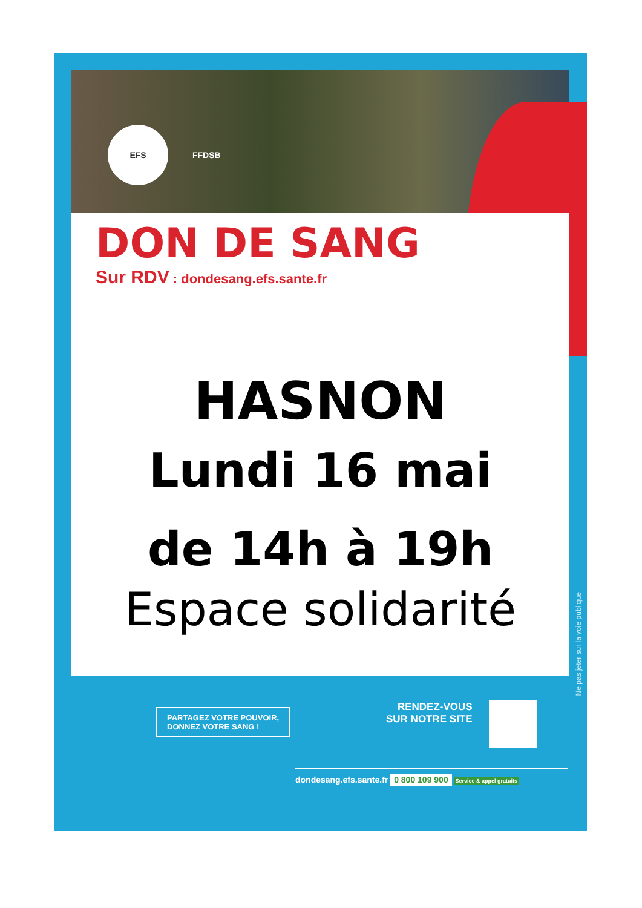EFS FFDSB
DON DE SANG
Sur RDV : dondesang.efs.sante.fr
HASNON
Lundi 16 mai
de 14h à 19h
Espace solidarité
Ne pas jeter sur la voie publique
PARTAGEZ VOTRE POUVOIR,
DONNEZ VOTRE SANG !
RENDEZ-VOUS
SUR NOTRE SITE
dondesang.efs.sante.fr 0 800 109 900 Service & appel gratuits